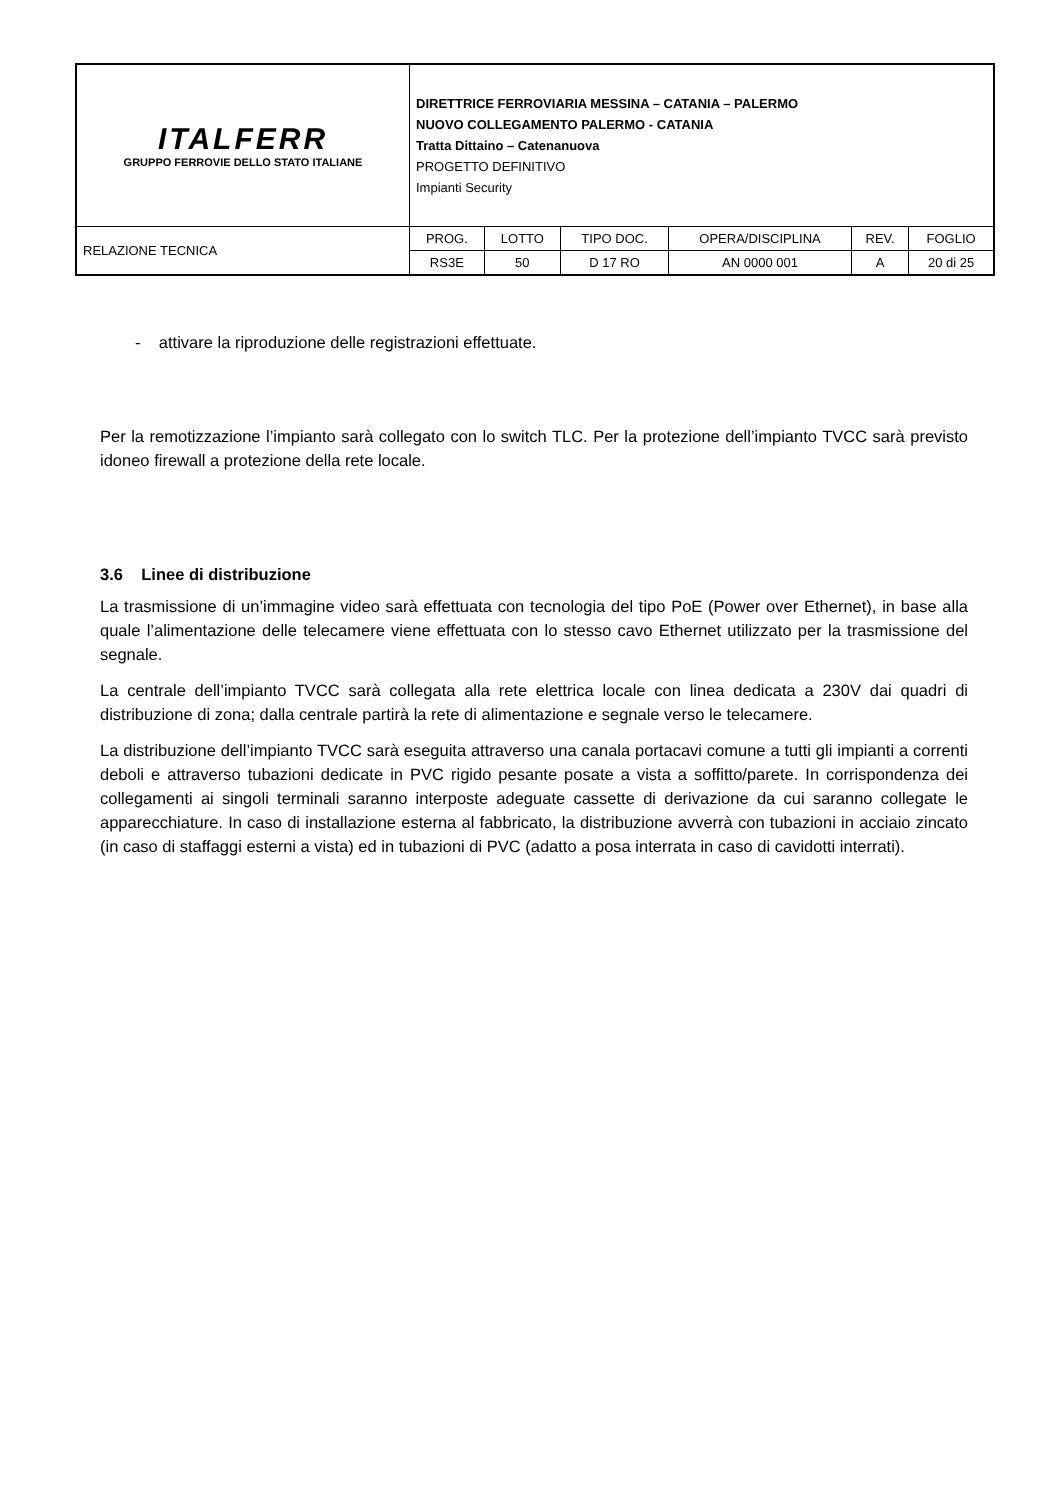| ITALFERR GRUPPO FERROVIE DELLO STATO ITALIANE | DIRETTRICE FERROVIARIA MESSINA – CATANIA – PALERMO NUOVO COLLEGAMENTO PALERMO - CATANIA Tratta Dittaino – Catenanuova PROGETTO DEFINITIVO Impianti Security | | | | | |
| RELAZIONE TECNICA | PROG. | LOTTO | TIPO DOC. | OPERA/DISCIPLINA | REV. | FOGLIO |
| | RS3E | 50 | D 17 RO | AN 0000 001 | A | 20 di 25 |
- attivare la riproduzione delle registrazioni effettuate.
Per la remotizzazione l’impianto sarà collegato con lo switch TLC. Per la protezione dell’impianto TVCC sarà previsto idoneo firewall a protezione della rete locale.
3.6 Linee di distribuzione
La trasmissione di un’immagine video sarà effettuata con tecnologia del tipo PoE (Power over Ethernet), in base alla quale l’alimentazione delle telecamere viene effettuata con lo stesso cavo Ethernet utilizzato per la trasmissione del segnale.
La centrale dell’impianto TVCC sarà collegata alla rete elettrica locale con linea dedicata a 230V dai quadri di distribuzione di zona; dalla centrale partirà la rete di alimentazione e segnale verso le telecamere.
La distribuzione dell’impianto TVCC sarà eseguita attraverso una canala portacavi comune a tutti gli impianti a correnti deboli e attraverso tubazioni dedicate in PVC rigido pesante posate a vista a soffitto/parete. In corrispondenza dei collegamenti ai singoli terminali saranno interposte adeguate cassette di derivazione da cui saranno collegate le apparecchiature. In caso di installazione esterna al fabbricato, la distribuzione avverrà con tubazioni in acciaio zincato (in caso di staffaggi esterni a vista) ed in tubazioni di PVC (adatto a posa interrata in caso di cavidotti interrati).